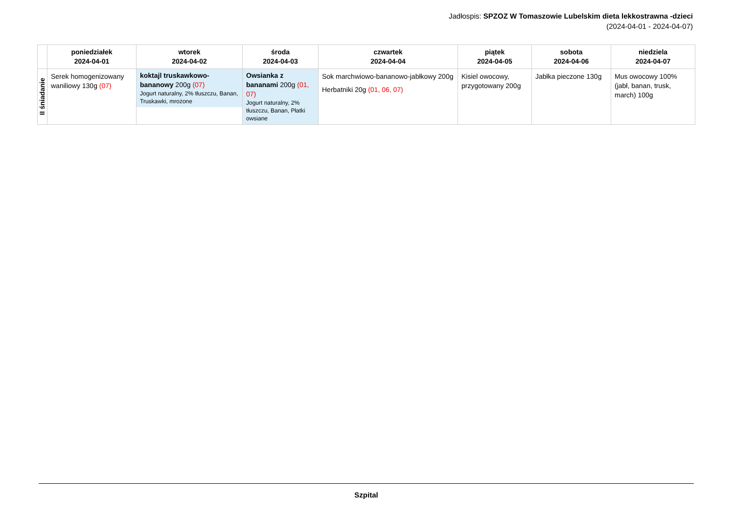Jadłospis: SPZOZ W Tomaszowie Lubelskim dieta lekkostrawna -dzieci
(2024-04-01 - 2024-04-07)
| | poniedziałek 2024-04-01 | wtorek 2024-04-02 | środa 2024-04-03 | czwartek 2024-04-04 | piątek 2024-04-05 | sobota 2024-04-06 | niedziela 2024-04-07 |
| --- | --- | --- | --- | --- | --- | --- | --- |
| II śniadanie | Serek homogenizowany waniliowy 130g (07) | koktajl truskawkowo-bananowy 200g (07) Jogurt naturalny, 2% tłuszczu, Banan, Truskawki, mrożone | Owsianka z bananami 200g (01, 07) Jogurt naturalny, 2% tłuszczu, Banan, Płatki owsiane | Sok marchwiowo-bananowo-jabłkowy 200g Herbatniki 20g (01, 06, 07) | Kisiel owocowy, przygotowany 200g | Jabłka pieczone 130g | Mus owocowy 100% (jabł, banan, trusk, march) 100g |
Szpital